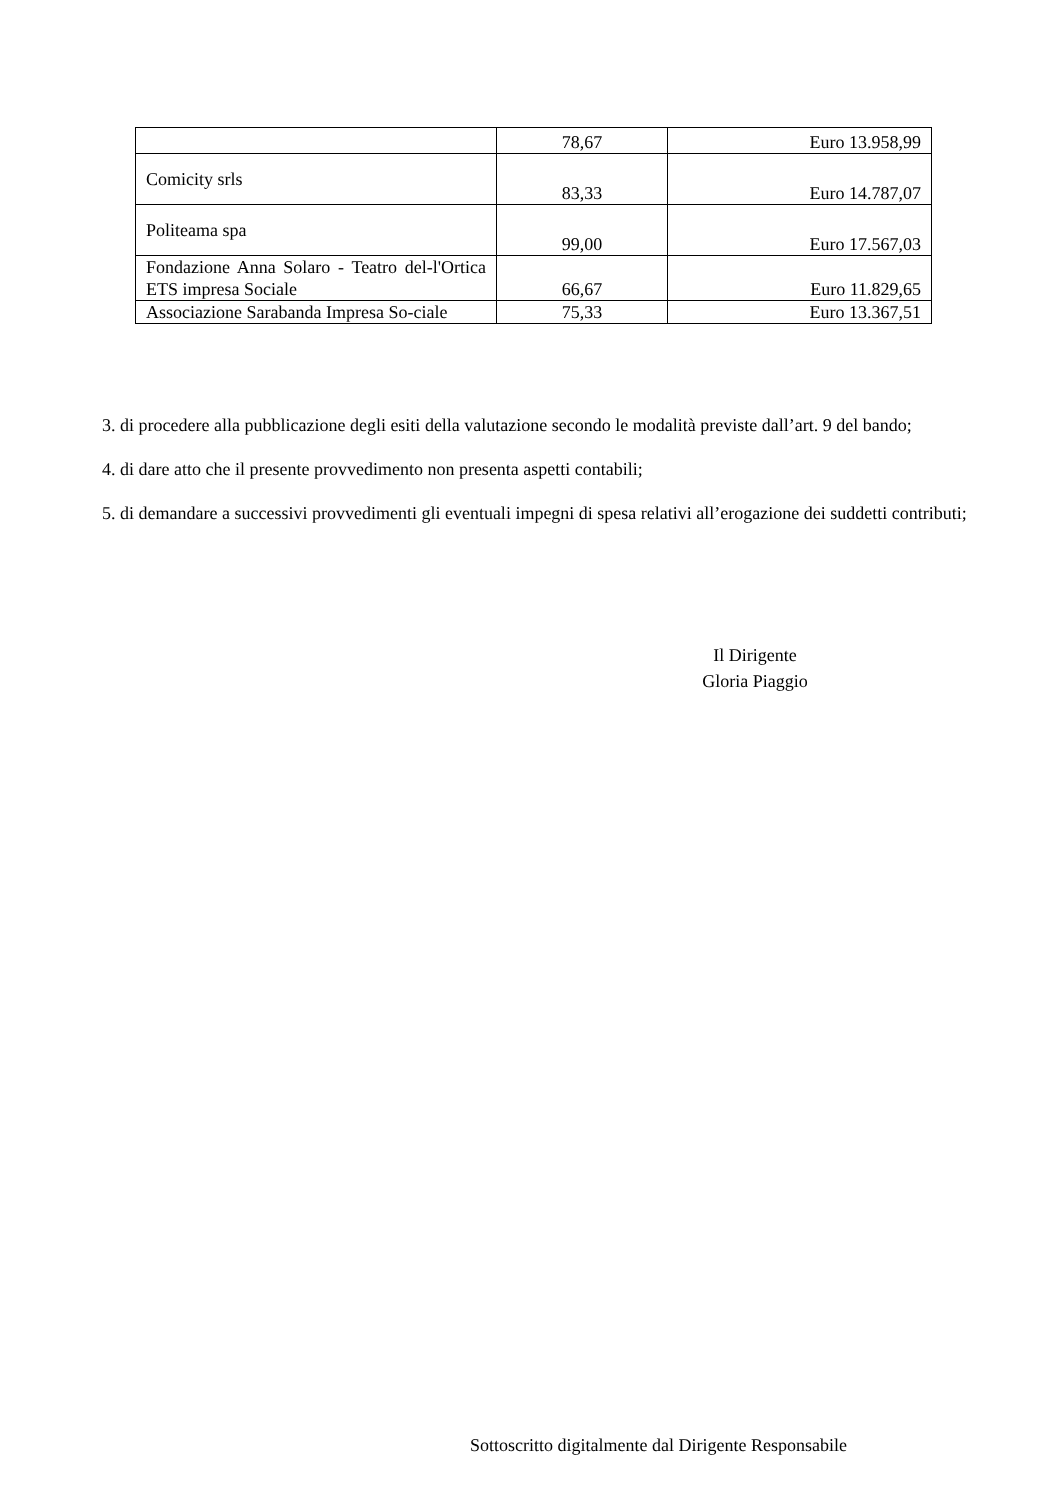| | 78,67 | Euro 13.958,99 |
| Comicity srls | 83,33 | Euro 14.787,07 |
| Politeama spa | 99,00 | Euro 17.567,03 |
| Fondazione Anna Solaro - Teatro del-l'Ortica ETS impresa Sociale | 66,67 | Euro 11.829,65 |
| Associazione Sarabanda Impresa So-ciale | 75,33 | Euro 13.367,51 |
3. di procedere alla pubblicazione degli esiti della valutazione secondo le modalità previste dall’art. 9 del bando;
4. di dare atto che il presente provvedimento non presenta aspetti contabili;
5. di demandare a successivi provvedimenti gli eventuali impegni di spesa relativi all’erogazione dei suddetti contributi;
Il Dirigente
Gloria Piaggio
Sottoscritto digitalmente dal Dirigente Responsabile